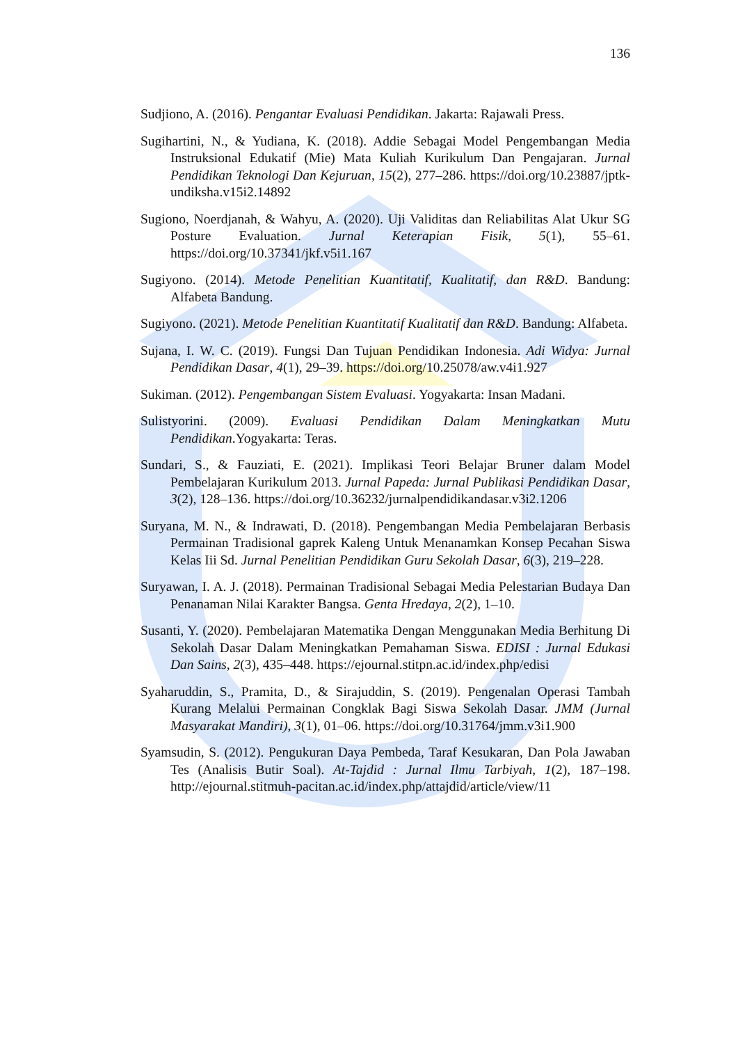136
Sudjiono, A. (2016). Pengantar Evaluasi Pendidikan. Jakarta: Rajawali Press.
Sugihartini, N., & Yudiana, K. (2018). Addie Sebagai Model Pengembangan Media Instruksional Edukatif (Mie) Mata Kuliah Kurikulum Dan Pengajaran. Jurnal Pendidikan Teknologi Dan Kejuruan, 15(2), 277–286. https://doi.org/10.23887/jptk-undiksha.v15i2.14892
Sugiono, Noerdjanah, & Wahyu, A. (2020). Uji Validitas dan Reliabilitas Alat Ukur SG Posture Evaluation. Jurnal Keterapian Fisik, 5(1), 55–61. https://doi.org/10.37341/jkf.v5i1.167
Sugiyono. (2014). Metode Penelitian Kuantitatif, Kualitatif, dan R&D. Bandung: Alfabeta Bandung.
Sugiyono. (2021). Metode Penelitian Kuantitatif Kualitatif dan R&D. Bandung: Alfabeta.
Sujana, I. W. C. (2019). Fungsi Dan Tujuan Pendidikan Indonesia. Adi Widya: Jurnal Pendidikan Dasar, 4(1), 29–39. https://doi.org/10.25078/aw.v4i1.927
Sukiman. (2012). Pengembangan Sistem Evaluasi. Yogyakarta: Insan Madani.
Sulistyorini. (2009). Evaluasi Pendidikan Dalam Meningkatkan Mutu Pendidikan.Yogyakarta: Teras.
Sundari, S., & Fauziati, E. (2021). Implikasi Teori Belajar Bruner dalam Model Pembelajaran Kurikulum 2013. Jurnal Papeda: Jurnal Publikasi Pendidikan Dasar, 3(2), 128–136. https://doi.org/10.36232/jurnalpendidikandasar.v3i2.1206
Suryana, M. N., & Indrawati, D. (2018). Pengembangan Media Pembelajaran Berbasis Permainan Tradisional gaprek Kaleng Untuk Menanamkan Konsep Pecahan Siswa Kelas Iii Sd. Jurnal Penelitian Pendidikan Guru Sekolah Dasar, 6(3), 219–228.
Suryawan, I. A. J. (2018). Permainan Tradisional Sebagai Media Pelestarian Budaya Dan Penanaman Nilai Karakter Bangsa. Genta Hredaya, 2(2), 1–10.
Susanti, Y. (2020). Pembelajaran Matematika Dengan Menggunakan Media Berhitung Di Sekolah Dasar Dalam Meningkatkan Pemahaman Siswa. EDISI : Jurnal Edukasi Dan Sains, 2(3), 435–448. https://ejournal.stitpn.ac.id/index.php/edisi
Syaharuddin, S., Pramita, D., & Sirajuddin, S. (2019). Pengenalan Operasi Tambah Kurang Melalui Permainan Congklak Bagi Siswa Sekolah Dasar. JMM (Jurnal Masyarakat Mandiri), 3(1), 01–06. https://doi.org/10.31764/jmm.v3i1.900
Syamsudin, S. (2012). Pengukuran Daya Pembeda, Taraf Kesukaran, Dan Pola Jawaban Tes (Analisis Butir Soal). At-Tajdid : Jurnal Ilmu Tarbiyah, 1(2), 187–198. http://ejournal.stitmuh-pacitan.ac.id/index.php/attajdid/article/view/11